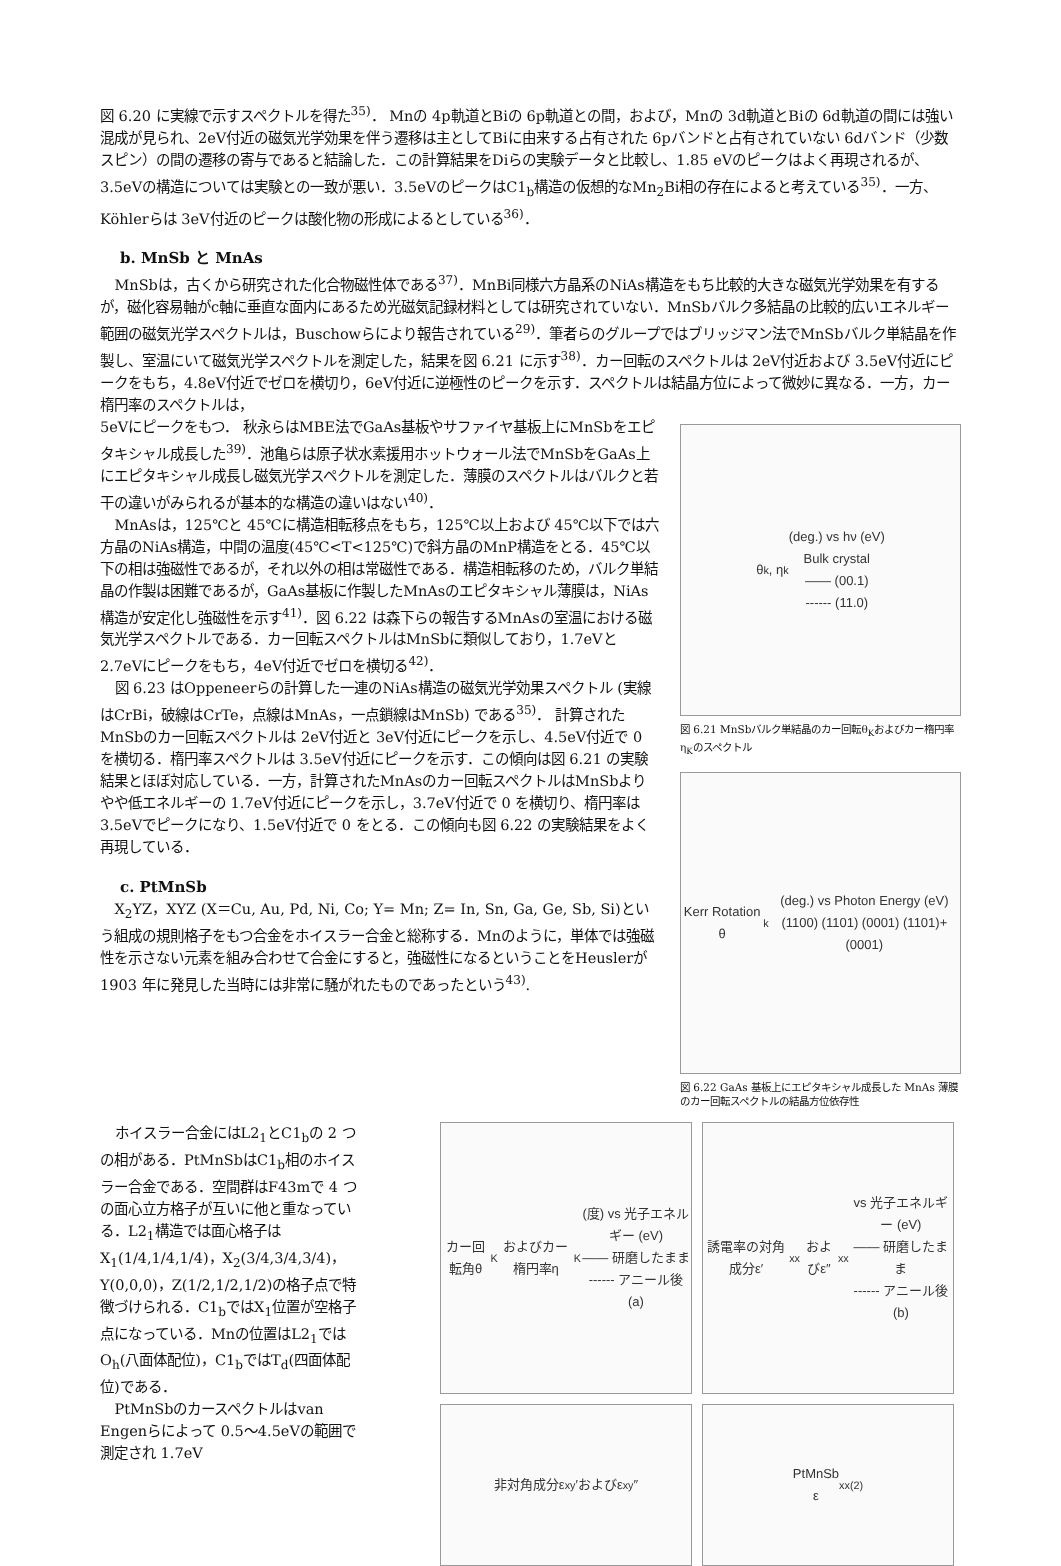図 6.20 に実線で示すスペクトルを得た<sup>35)</sup>． Mnの 4p軌道とBiの 6p軌道との間，および，Mnの 3d軌道とBiの 6d軌道の間には強い混成が見られ、2eV付近の磁気光学効果を伴う遷移は主としてBiに由来する占有された 6pバンドと占有されていない 6dバンド（少数スピン）の間の遷移の寄与であると結論した．この計算結果をDiらの実験データと比較し、1.85 eVのピークはよく再現されるが、3.5eVの構造については実験との一致が悪い．3.5eVのピークはC1<sub>b</sub>構造の仮想的なMn<sub>2</sub>Bi相の存在によると考えている<sup>35)</sup>．一方、Köhlerらは 3eV付近のピークは酸化物の形成によるとしている<sup>36)</sup>．
b. MnSb と MnAs
MnSbは，古くから研究された化合物磁性体である<sup>37)</sup>．MnBi同様六方晶系のNiAs構造をもち比較的大きな磁気光学効果を有するが，磁化容易軸がc軸に垂直な面内にあるため光磁気記録材料としては研究されていない．MnSbバルク多結晶の比較的広いエネルギー範囲の磁気光学スペクトルは，Buschowらにより報告されている<sup>29)</sup>．筆者らのグループではブリッジマン法でMnSbバルク単結晶を作製し、室温にいて磁気光学スペクトルを測定した，結果を図 6.21 に示す<sup>38)</sup>．カー回転のスペクトルは 2eV付近および 3.5eV付近にピークをもち，4.8eV付近でゼロを横切り，6eV付近に逆極性のピークを示す．スペクトルは結晶方位によって微妙に異なる．一方，カー楕円率のスペクトルは，
5eVにピークをもつ． 秋永らはMBE法でGaAs基板やサファイヤ基板上にMnSbをエピタキシャル成長した<sup>39)</sup>．池亀らは原子状水素援用ホットウォール法でMnSbをGaAs上にエピタキシャル成長し磁気光学スペクトルを測定した．薄膜のスペクトルはバルクと若干の違いがみられるが基本的な構造の違いはない<sup>40)</sup>．
MnAsは，125℃と 45℃に構造相転移点をもち，125℃以上および 45℃以下では六方晶のNiAs構造，中間の温度(45℃<T<125℃)で斜方晶のMnP構造をとる．45℃以下の相は強磁性であるが，それ以外の相は常磁性である．構造相転移のため，バルク単結晶の作製は困難であるが，GaAs基板に作製したMnAsのエピタキシャル薄膜は，NiAs構造が安定化し強磁性を示す<sup>41)</sup>．図 6.22 は森下らの報告するMnAsの室温における磁気光学スペクトルである．カー回転スペクトルはMnSbに類似しており，1.7eVと 2.7eVにピークをもち，4eV付近でゼロを横切る<sup>42)</sup>．
図 6.23 はOppeneerらの計算した一連のNiAs構造の磁気光学効果スペクトル (実線はCrBi，破線はCrTe，点線はMnAs，一点鎖線はMnSb) である<sup>35)</sup>． 計算されたMnSbのカー回転スペクトルは 2eV付近と 3eV付近にピークを示し、4.5eV付近で 0 を横切る．楕円率スペクトルは 3.5eV付近にピークを示す．この傾向は図 6.21 の実験結果とほぼ対応している．一方，計算されたMnAsのカー回転スペクトルはMnSbよりやや低エネルギーの 1.7eV付近にピークを示し，3.7eV付近で 0 を横切り、楕円率は 3.5eVでピークになり、1.5eV付近で 0 をとる．この傾向も図 6.22 の実験結果をよく再現している．
c. PtMnSb
X<sub>2</sub>YZ，XYZ (X＝Cu, Au, Pd, Ni, Co; Y= Mn; Z= In, Sn, Ga, Ge, Sb, Si)という組成の規則格子をもつ合金をホイスラー合金と総称する．Mnのように，単体では強磁性を示さない元素を組み合わせて合金にすると，強磁性になるということをHeuslerが 1903 年に発見した当時には非常に騒がれたものであったという<sup>43)</sup>.
θ<sub>k</sub>, η<sub>k</sub> (deg.) vs hν (eV)
Bulk crystal
—— (00.1)
------ (11.0)
図 6.21 MnSbバルク単結晶のカー回転θ<sub>K</sub>およびカー楕円率η<sub>K</sub>のスペクトル
Kerr Rotation θ<sub>k</sub> (deg.) vs Photon Energy (eV)
(1100) (1101) (0001) (1101)+(0001)
図 6.22 GaAs 基板上にエピタキシャル成長した MnAs 薄膜のカー回転スペクトルの結晶方位依存性
ホイスラー合金にはL2<sub>1</sub>とC1<sub>b</sub>の 2 つの相がある．PtMnSbはC1<sub>b</sub>相のホイスラー合金である．空間群はF43mで 4 つの面心立方格子が互いに他と重なっている．L2<sub>1</sub>構造では面心格子はX<sub>1</sub>(1/4,1/4,1/4)，X<sub>2</sub>(3/4,3/4,3/4)，Y(0,0,0)，Z(1/2,1/2,1/2)の格子点で特徴づけられる．C1<sub>b</sub>ではX<sub>1</sub>位置が空格子点になっている．Mnの位置はL2<sub>1</sub>ではO<sub>h</sub>(八面体配位)，C1<sub>b</sub>ではT<sub>d</sub>(四面体配位)である．
PtMnSbのカースペクトルはvan Engenらによって 0.5～4.5eVの範囲で測定され 1.7eV
カー回転角θ<sub>K</sub>およびカー楕円率η<sub>K</sub>(度) vs 光子エネルギー (eV)
—— 研磨したまま
------ アニール後
(a)
誘電率の対角成分ε′<sub>xx</sub>およびε″<sub>xx</sub> vs 光子エネルギー (eV)
—— 研磨したまま
------ アニール後
(b)
非対角成分ε<sub>xy</sub>′およびε<sub>xy</sub>″
PtMnSb
ε<sub>xx</sub><sup>(2)</sup>